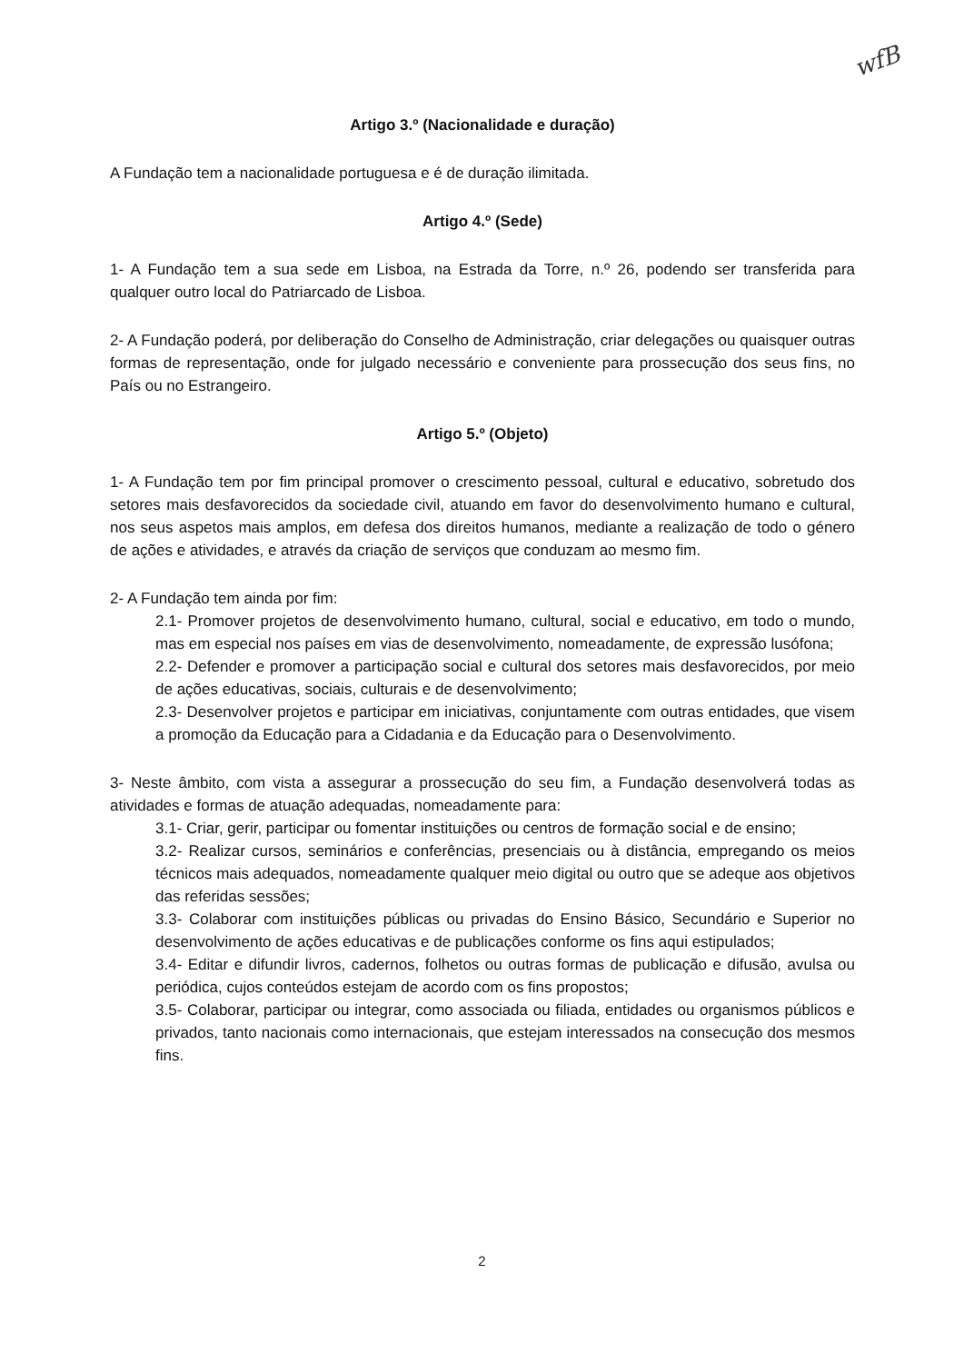wfB
Artigo 3.º (Nacionalidade e duração)
A Fundação tem a nacionalidade portuguesa e é de duração ilimitada.
Artigo 4.º (Sede)
1- A Fundação tem a sua sede em Lisboa, na Estrada da Torre, n.º 26, podendo ser transferida para qualquer outro local do Patriarcado de Lisboa.
2- A Fundação poderá, por deliberação do Conselho de Administração, criar delegações ou quaisquer outras formas de representação, onde for julgado necessário e conveniente para prossecução dos seus fins, no País ou no Estrangeiro.
Artigo 5.º (Objeto)
1- A Fundação tem por fim principal promover o crescimento pessoal, cultural e educativo, sobretudo dos setores mais desfavorecidos da sociedade civil, atuando em favor do desenvolvimento humano e cultural, nos seus aspetos mais amplos, em defesa dos direitos humanos, mediante a realização de todo o género de ações e atividades, e através da criação de serviços que conduzam ao mesmo fim.
2- A Fundação tem ainda por fim:
2.1- Promover projetos de desenvolvimento humano, cultural, social e educativo, em todo o mundo, mas em especial nos países em vias de desenvolvimento, nomeadamente, de expressão lusófona;
2.2- Defender e promover a participação social e cultural dos setores mais desfavorecidos, por meio de ações educativas, sociais, culturais e de desenvolvimento;
2.3- Desenvolver projetos e participar em iniciativas, conjuntamente com outras entidades, que visem a promoção da Educação para a Cidadania e da Educação para o Desenvolvimento.
3- Neste âmbito, com vista a assegurar a prossecução do seu fim, a Fundação desenvolverá todas as atividades e formas de atuação adequadas, nomeadamente para:
3.1- Criar, gerir, participar ou fomentar instituições ou centros de formação social e de ensino;
3.2- Realizar cursos, seminários e conferências, presenciais ou à distância, empregando os meios técnicos mais adequados, nomeadamente qualquer meio digital ou outro que se adeque aos objetivos das referidas sessões;
3.3- Colaborar com instituições públicas ou privadas do Ensino Básico, Secundário e Superior no desenvolvimento de ações educativas e de publicações conforme os fins aqui estipulados;
3.4- Editar e difundir livros, cadernos, folhetos ou outras formas de publicação e difusão, avulsa ou periódica, cujos conteúdos estejam de acordo com os fins propostos;
3.5- Colaborar, participar ou integrar, como associada ou filiada, entidades ou organismos públicos e privados, tanto nacionais como internacionais, que estejam interessados na consecução dos mesmos fins.
2